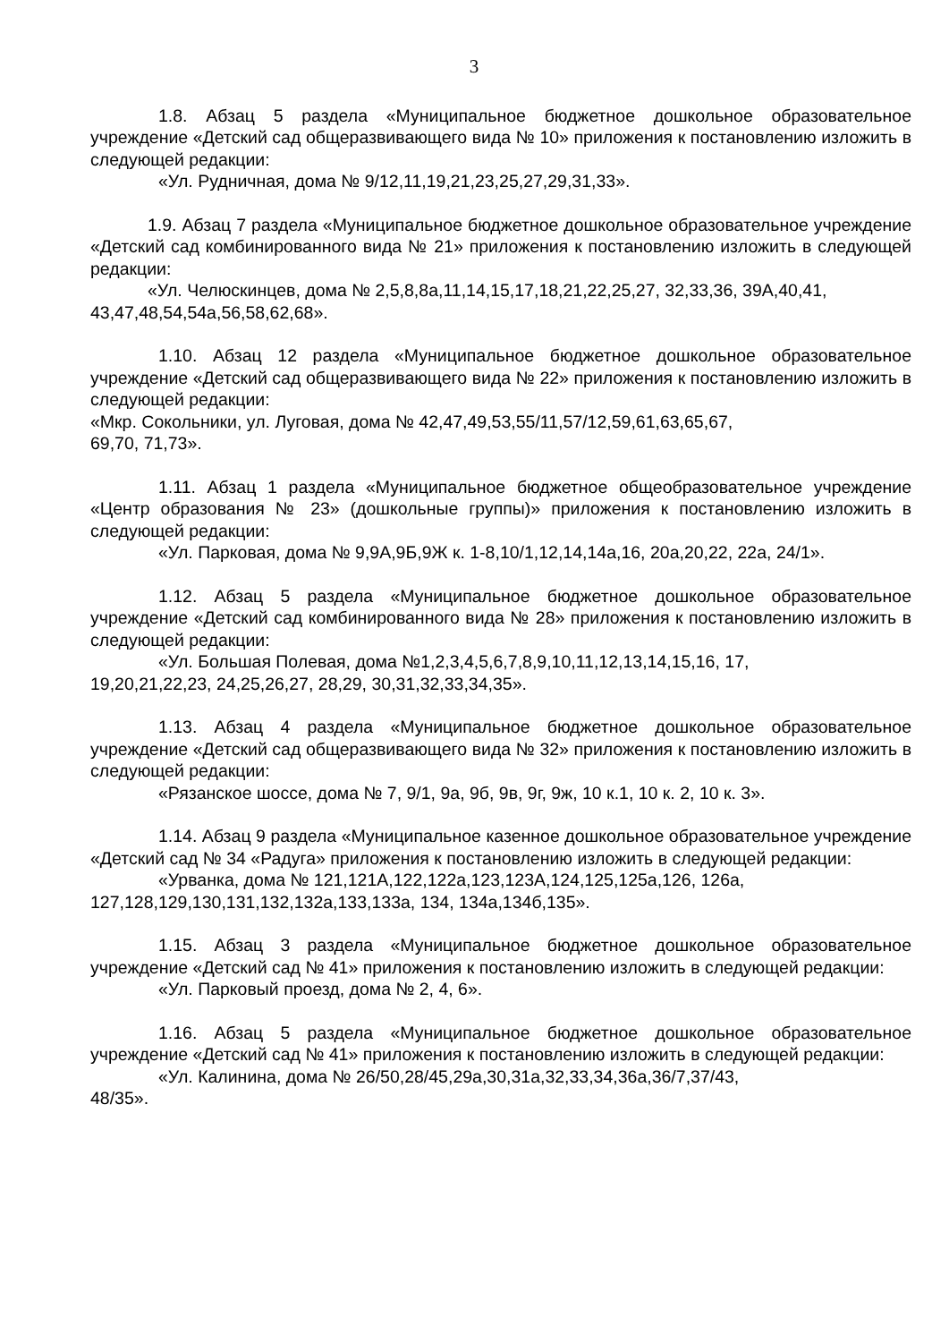3
1.8. Абзац 5 раздела «Муниципальное бюджетное дошкольное образовательное учреждение «Детский сад общеразвивающего вида № 10» приложения к постановлению изложить в следующей редакции:
«Ул. Рудничная, дома № 9/12,11,19,21,23,25,27,29,31,33».
1.9. Абзац 7 раздела «Муниципальное бюджетное дошкольное образовательное учреждение «Детский сад комбинированного вида № 21» приложения к постановлению изложить в следующей редакции:
«Ул. Челюскинцев, дома № 2,5,8,8а,11,14,15,17,18,21,22,25,27, 32,33,36, 39А,40,41, 43,47,48,54,54а,56,58,62,68».
1.10. Абзац 12 раздела «Муниципальное бюджетное дошкольное образовательное учреждение «Детский сад общеразвивающего вида № 22» приложения к постановлению изложить в следующей редакции:
«Мкр. Сокольники, ул. Луговая, дома № 42,47,49,53,55/11,57/12,59,61,63,65,67,
69,70, 71,73».
1.11. Абзац 1 раздела «Муниципальное бюджетное общеобразовательное учреждение «Центр образования № 23» (дошкольные группы)» приложения к постановлению изложить в следующей редакции:
«Ул. Парковая, дома № 9,9А,9Б,9Ж к. 1-8,10/1,12,14,14а,16, 20а,20,22, 22а, 24/1».
1.12. Абзац 5 раздела «Муниципальное бюджетное дошкольное образовательное учреждение «Детский сад комбинированного вида № 28» приложения к постановлению изложить в следующей редакции:
«Ул. Большая Полевая, дома №1,2,3,4,5,6,7,8,9,10,11,12,13,14,15,16, 17,
19,20,21,22,23, 24,25,26,27, 28,29, 30,31,32,33,34,35».
1.13. Абзац 4 раздела «Муниципальное бюджетное дошкольное образовательное учреждение «Детский сад общеразвивающего вида № 32» приложения к постановлению изложить в следующей редакции:
«Рязанское шоссе, дома № 7, 9/1, 9а, 9б, 9в, 9г, 9ж, 10 к.1, 10 к. 2, 10 к. 3».
1.14. Абзац 9 раздела «Муниципальное казенное дошкольное образовательное учреждение «Детский сад № 34 «Радуга» приложения к постановлению изложить в следующей редакции:
«Урванка, дома № 121,121А,122,122а,123,123А,124,125,125а,126, 126а,
127,128,129,130,131,132,132а,133,133а, 134, 134а,134б,135».
1.15. Абзац 3 раздела «Муниципальное бюджетное дошкольное образовательное учреждение «Детский сад № 41» приложения к постановлению изложить в следующей редакции:
«Ул. Парковый проезд, дома № 2, 4, 6».
1.16. Абзац 5 раздела «Муниципальное бюджетное дошкольное образовательное учреждение «Детский сад № 41» приложения к постановлению изложить в следующей редакции:
«Ул. Калинина, дома № 26/50,28/45,29а,30,31а,32,33,34,36а,36/7,37/43,
48/35».